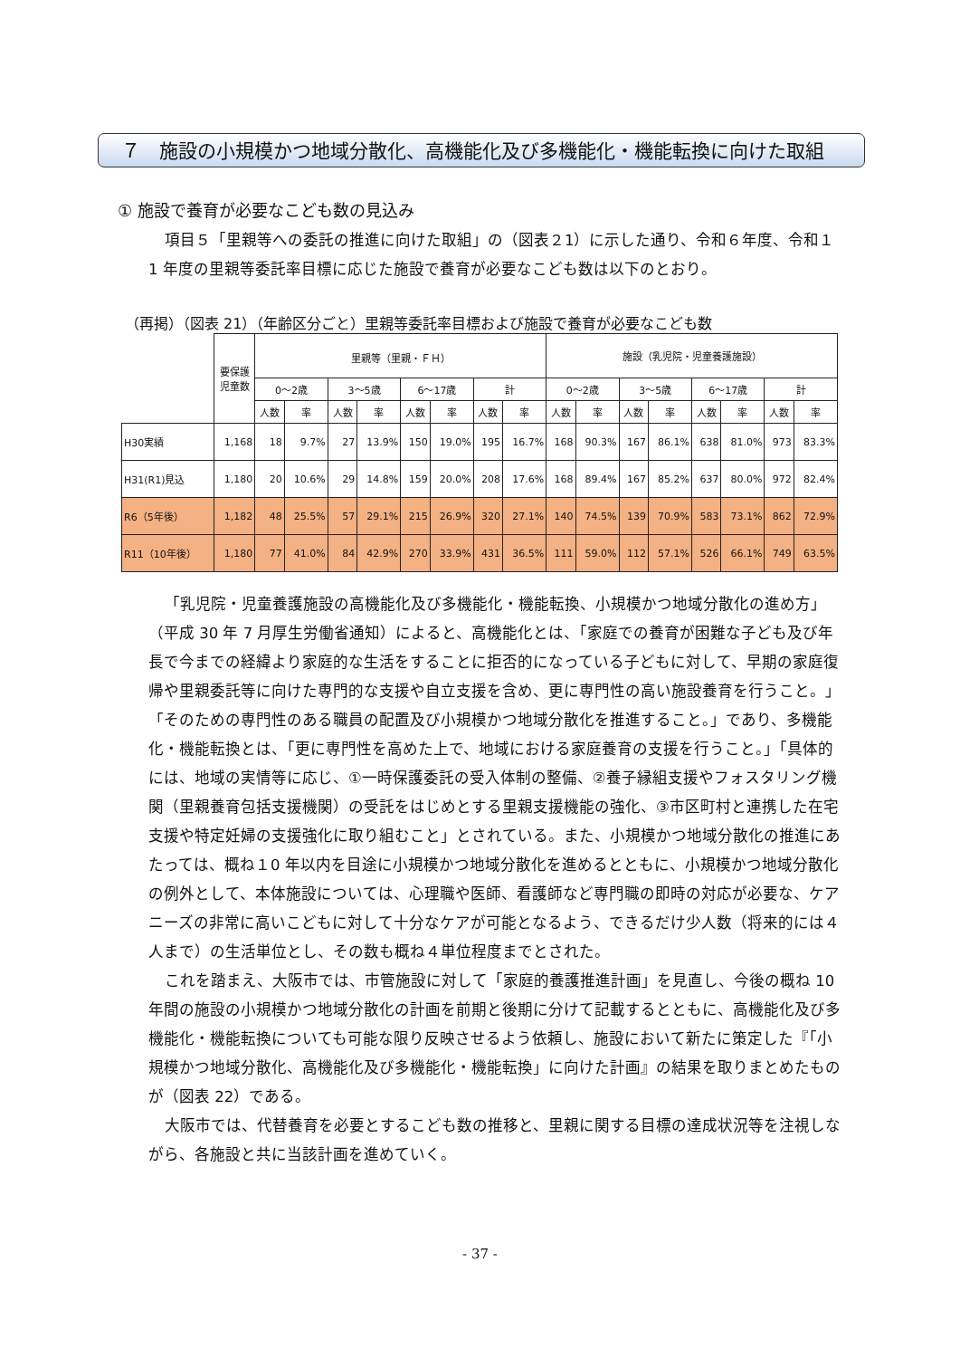７　施設の小規模かつ地域分散化、高機能化及び多機能化・機能転換に向けた取組
① 施設で養育が必要なこども数の見込み
項目５「里親等への委託の推進に向けた取組」の（図表２1）に示した通り、令和６年度、令和１1 年度の里親等委託率目標に応じた施設で養育が必要なこども数は以下のとおり。
（再掲）（図表 21）（年齢区分ごと）里親等委託率目標および施設で養育が必要なこども数
| | 要保護 児童数 | 里親等（里親・ＦＨ） | | | | | | | | 施設（乳児院・児童養護施設） | | | | | | | |
| | | 0～2歳 | | 3～5歳 | | 6～17歳 | | 計 | | 0～2歳 | | 3～5歳 | | 6～17歳 | | 計 | |
| | | 人数 | 率 | 人数 | 率 | 人数 | 率 | 人数 | 率 | 人数 | 率 | 人数 | 率 | 人数 | 率 | 人数 | 率 |
| H30実績 | 1,168 | 18 | 9.7% | 27 | 13.9% | 150 | 19.0% | 195 | 16.7% | 168 | 90.3% | 167 | 86.1% | 638 | 81.0% | 973 | 83.3% |
| H31(R1)見込 | 1,180 | 20 | 10.6% | 29 | 14.8% | 159 | 20.0% | 208 | 17.6% | 168 | 89.4% | 167 | 85.2% | 637 | 80.0% | 972 | 82.4% |
| R6（5年後） | 1,182 | 48 | 25.5% | 57 | 29.1% | 215 | 26.9% | 320 | 27.1% | 140 | 74.5% | 139 | 70.9% | 583 | 73.1% | 862 | 72.9% |
| R11（10年後） | 1,180 | 77 | 41.0% | 84 | 42.9% | 270 | 33.9% | 431 | 36.5% | 111 | 59.0% | 112 | 57.1% | 526 | 66.1% | 749 | 63.5% |
「乳児院・児童養護施設の高機能化及び多機能化・機能転換、小規模かつ地域分散化の進め方」（平成 30 年 7 月厚生労働省通知）によると、高機能化とは、「家庭での養育が困難な子ども及び年長で今までの経緯より家庭的な生活をすることに拒否的になっている子どもに対して、早期の家庭復帰や里親委託等に向けた専門的な支援や自立支援を含め、更に専門性の高い施設養育を行うこと。」「そのための専門性のある職員の配置及び小規模かつ地域分散化を推進すること。」であり、多機能化・機能転換とは、「更に専門性を高めた上で、地域における家庭養育の支援を行うこと。」「具体的には、地域の実情等に応じ、①一時保護委託の受入体制の整備、②養子縁組支援やフォスタリング機関（里親養育包括支援機関）の受託をはじめとする里親支援機能の強化、③市区町村と連携した在宅支援や特定妊婦の支援強化に取り組むこと」とされている。また、小規模かつ地域分散化の推進にあたっては、概ね１0 年以内を目途に小規模かつ地域分散化を進めるとともに、小規模かつ地域分散化の例外として、本体施設については、心理職や医師、看護師など専門職の即時の対応が必要な、ケアニーズの非常に高いこどもに対して十分なケアが可能となるよう、できるだけ少人数（将来的には４人まで）の生活単位とし、その数も概ね４単位程度までとされた。
これを踏まえ、大阪市では、市管施設に対して「家庭的養護推進計画」を見直し、今後の概ね 10 年間の施設の小規模かつ地域分散化の計画を前期と後期に分けて記載するとともに、高機能化及び多機能化・機能転換についても可能な限り反映させるよう依頼し、施設において新たに策定した『「小規模かつ地域分散化、高機能化及び多機能化・機能転換」に向けた計画』の結果を取りまとめたものが（図表 22）である。
大阪市では、代替養育を必要とするこども数の推移と、里親に関する目標の達成状況等を注視しながら、各施設と共に当該計画を進めていく。
- 37 -